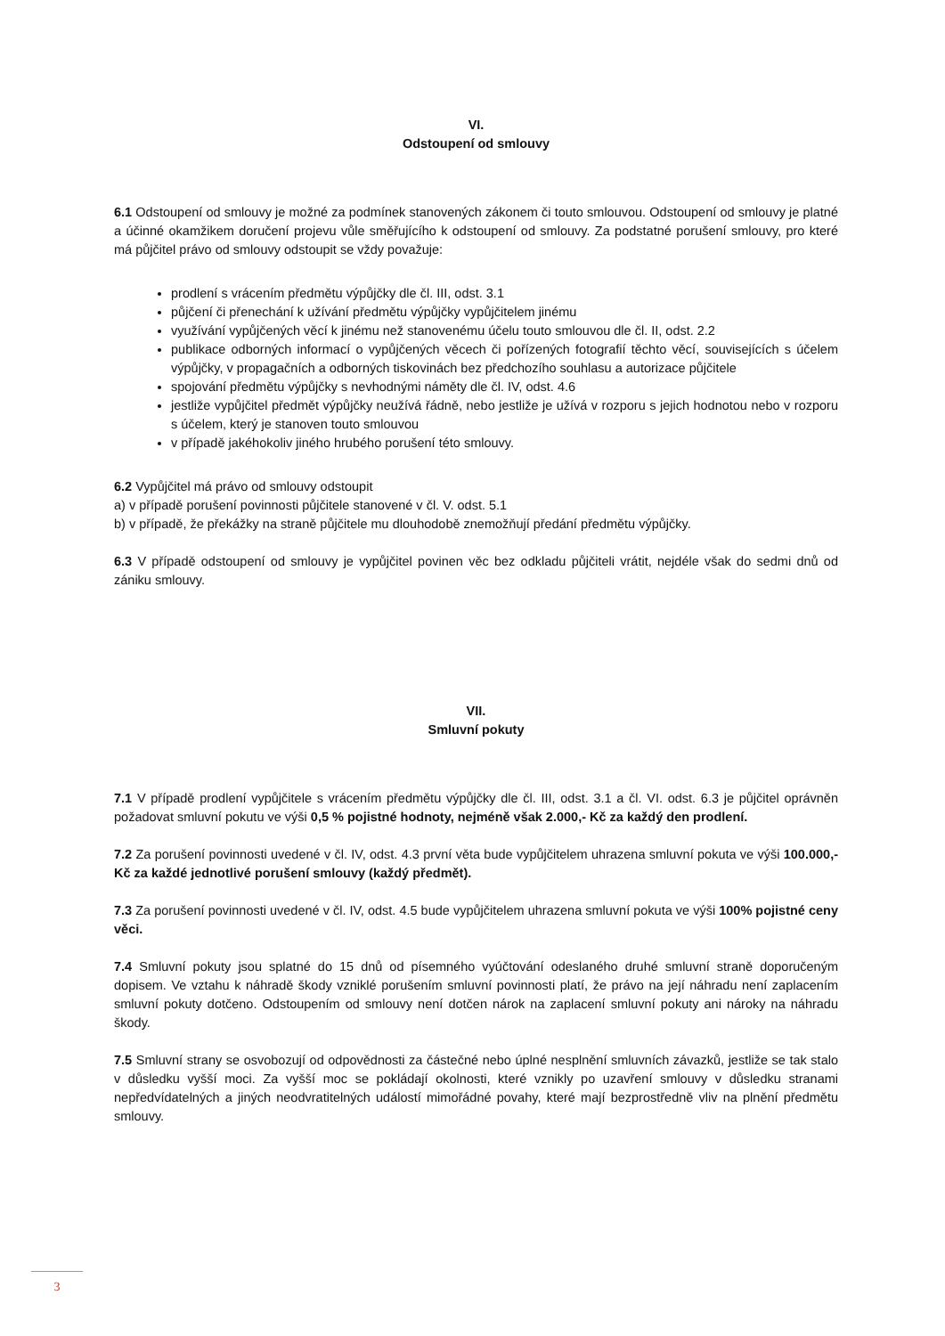VI.
Odstoupení od smlouvy
6.1 Odstoupení od smlouvy je možné za podmínek stanovených zákonem či touto smlouvou. Odstoupení od smlouvy je platné a účinné okamžikem doručení projevu vůle směřujícího k odstoupení od smlouvy. Za podstatné porušení smlouvy, pro které má půjčitel právo od smlouvy odstoupit se vždy považuje:
prodlení s vrácením předmětu výpůjčky dle čl. III, odst. 3.1
půjčení či přenechání k užívání předmětu výpůjčky vypůjčitelem jinému
využívání vypůjčených věcí k jinému než stanovenému účelu touto smlouvou dle čl. II, odst. 2.2
publikace odborných informací o vypůjčených věcech či pořízených fotografií těchto věcí, souvisejících s účelem výpůjčky, v propagačních a odborných tiskovinách bez předchozího souhlasu a autorizace půjčitele
spojování předmětu výpůjčky s nevhodnými náměty dle čl. IV, odst. 4.6
jestliže vypůjčitel předmět výpůjčky neužívá řádně, nebo jestliže je užívá v rozporu s jejich hodnotou nebo v rozporu s účelem, který je stanoven touto smlouvou
v případě jakéhokoliv jiného hrubého porušení této smlouvy.
6.2 Vypůjčitel má právo od smlouvy odstoupit
a) v případě porušení povinnosti půjčitele stanovené v čl. V. odst. 5.1
b) v případě, že překážky na straně půjčitele mu dlouhodobě znemožňují předání předmětu výpůjčky.
6.3 V případě odstoupení od smlouvy je vypůjčitel povinen věc bez odkladu půjčiteli vrátit, nejdéle však do sedmi dnů od zániku smlouvy.
VII.
Smluvní pokuty
7.1 V případě prodlení vypůjčitele s vrácením předmětu výpůjčky dle čl. III, odst. 3.1 a čl. VI. odst. 6.3 je půjčitel oprávněn požadovat smluvní pokutu ve výši 0,5 % pojistné hodnoty, nejméně však 2.000,- Kč za každý den prodlení.
7.2 Za porušení povinnosti uvedené v čl. IV, odst. 4.3 první věta bude vypůjčitelem uhrazena smluvní pokuta ve výši 100.000,- Kč za každé jednotlivé porušení smlouvy (každý předmět).
7.3 Za porušení povinnosti uvedené v čl. IV, odst. 4.5 bude vypůjčitelem uhrazena smluvní pokuta ve výši 100% pojistné ceny věci.
7.4 Smluvní pokuty jsou splatné do 15 dnů od písemného vyúčtování odeslaného druhé smluvní straně doporučeným dopisem. Ve vztahu k náhradě škody vzniklé porušením smluvní povinnosti platí, že právo na její náhradu není zaplacením smluvní pokuty dotčeno. Odstoupením od smlouvy není dotčen nárok na zaplacení smluvní pokuty ani nároky na náhradu škody.
7.5 Smluvní strany se osvobozují od odpovědnosti za částečné nebo úplné nesplnění smluvních závazků, jestliže se tak stalo v důsledku vyšší moci. Za vyšší moc se pokládají okolnosti, které vznikly po uzavření smlouvy v důsledku stranami nepředvídatelných a jiných neodvratitelných událostí mimořádné povahy, které mají bezprostředně vliv na plnění předmětu smlouvy.
3